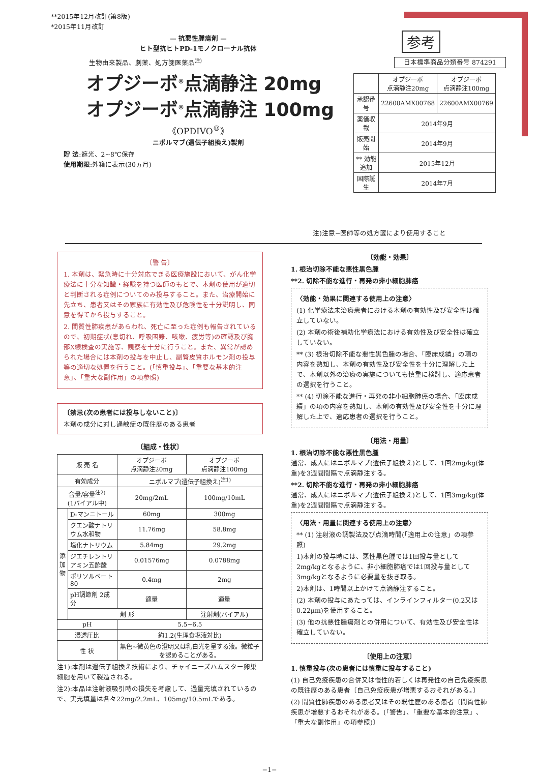**2015年12月改訂(第8版)
*2015年11月改訂
— 抗悪性腫瘍剤 —
ヒト型抗ヒトPD-1モノクローナル抗体
生物由来製品、劇薬、処方箋医薬品<sup>注)</sup>
オプジーボ<sup>®</sup>点滴静注 20mg
オプジーボ<sup>®</sup>点滴静注 100mg
《OPDIVO<sup>®</sup>》
ニボルマブ(遺伝子組換え)製剤
貯 法:遮光、2~8℃保存
使用期限:外箱に表示(30ヵ月)
参考
日本標準商品分類番号 874291
| | オプジーボ 点滴静注20mg | オプジーボ 点滴静注100mg |
| 承認番号 | 22600AMX00768 | 22600AMX00769 |
| 薬価収載 | 2014年9月 | |
| 販売開始 | 2014年9月 | |
| ** 効能追加 | 2015年12月 | |
| 国際誕生 | 2014年7月 | |
注)注意−医師等の処方箋により使用すること
〔警 告〕
1. 本剤は、緊急時に十分対応できる医療施設において、がん化学療法に十分な知識・経験を持つ医師のもとで、本剤の使用が適切と判断される症例についてのみ投与すること。また、治療開始に先立ち、患者又はその家族に有効性及び危険性を十分説明し、同意を得てから投与すること。
2. 間質性肺疾患があらわれ、死亡に至った症例も報告されているので、初期症状(息切れ、呼吸困難、咳嗽、疲労等)の確認及び胸部X線検査の実施等、観察を十分に行うこと。また、異常が認められた場合には本剤の投与を中止し、副腎皮質ホルモン剤の投与等の適切な処置を行うこと。(「慎重投与」、「重要な基本的注意」、「重大な副作用」の項参照)
〔禁忌(次の患者には投与しないこと)〕
本剤の成分に対し過敏症の既往歴のある患者
〔組成・性状〕
| 販 売 名 | | オプジーボ 点滴静注20mg | オプジーボ 点滴静注100mg |
| 有効成分 | | ニボルマブ(遺伝子組換え)<sup>注1)</sup> | |
| 含量/容量<sup>注2)</sup> (1バイアル中) | | 20mg/2mL | 100mg/10mL |
| 添 加 物 | D-マンニトール | 60mg | 300mg |
| | クエン酸ナトリウム水和物 | 11.76mg | 58.8mg |
| | 塩化ナトリウム | 5.84mg | 29.2mg |
| | ジエチレントリアミン五酢酸 | 0.01576mg | 0.0788mg |
| | ポリソルベート80 | 0.4mg | 2mg |
| | pH調節剤 2成分 | 適量 | 適量 |
| | 剤 形 | | 注射剤(バイアル) |
| pH | | 5.5~6.5 | |
| 浸透圧比 | | 約1.2(生理食塩液対比) | |
| 性 状 | | 無色~微黄色の澄明又は乳白光を呈する液。微粒子を認めることがある。 | |
注1):本剤は遺伝子組換え技術により、チャイニーズハムスター卵巣細胞を用いて製造される。
注2):本品は注射液吸引時の損失を考慮して、過量充填されているので、実充填量は各々22mg/2.2mL、105mg/10.5mLである。
〔効能・効果〕
1. 根治切除不能な悪性黒色腫
**2. 切除不能な進行・再発の非小細胞肺癌
〈効能・効果に関連する使用上の注意〉
(1) 化学療法未治療患者における本剤の有効性及び安全性は確立していない。
(2) 本剤の術後補助化学療法における有効性及び安全性は確立していない。
** (3) 根治切除不能な悪性黒色腫の場合、「臨床成績」の項の内容を熟知し、本剤の有効性及び安全性を十分に理解した上で、本剤以外の治療の実施についても慎重に検討し、適応患者の選択を行うこと。
** (4) 切除不能な進行・再発の非小細胞肺癌の場合、「臨床成績」の項の内容を熟知し、本剤の有効性及び安全性を十分に理解した上で、適応患者の選択を行うこと。
〔用法・用量〕
1. 根治切除不能な悪性黒色腫
通常、成人にはニボルマブ(遺伝子組換え)として、1回2mg/kg(体重)を3週間間隔で点滴静注する。
**2. 切除不能な進行・再発の非小細胞肺癌
通常、成人にはニボルマブ(遺伝子組換え)として、1回3mg/kg(体重)を2週間間隔で点滴静注する。
〈用法・用量に関連する使用上の注意〉
** (1) 注射液の調製法及び点滴時間(「適用上の注意」の項参照)
1)本剤の投与時には、悪性黒色腫では1回投与量として2mg/kgとなるように、非小細胞肺癌では1回投与量として3mg/kgとなるように必要量を抜き取る。
2)本剤は、1時間以上かけて点滴静注すること。
(2) 本剤の投与にあたっては、インラインフィルター(0.2又は0.22μm)を使用すること。
(3) 他の抗悪性腫瘍剤との併用について、有効性及び安全性は確立していない。
〔使用上の注意〕
1. 慎重投与(次の患者には慎重に投与すること)
(1) 自己免疫疾患の合併又は慢性的若しくは再発性の自己免疫疾患の既往歴のある患者〔自己免疫疾患が増悪するおそれがある。〕
(2) 間質性肺疾患のある患者又はその既往歴のある患者〔間質性肺疾患が増悪するおそれがある。(「警告」、「重要な基本的注意」、「重大な副作用」の項参照)〕
−1−